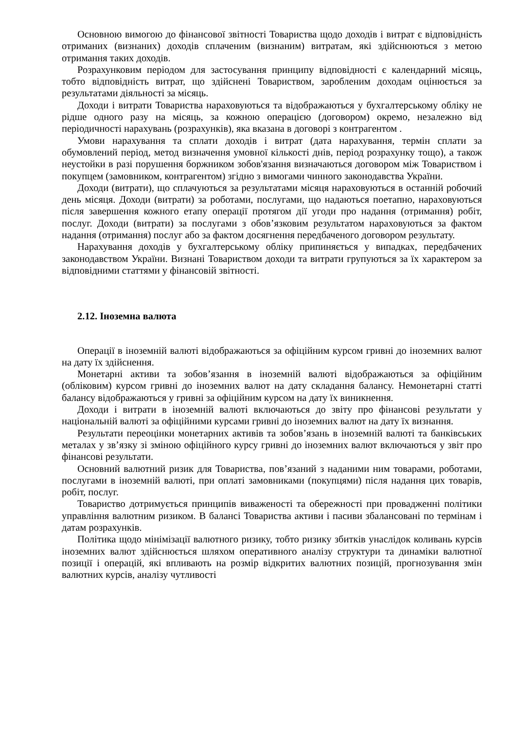Основною вимогою до фінансової звітності Товариства щодо доходів і витрат є відповідність отриманих (визнаних) доходів сплаченим (визнаним) витратам, які здійснюються з метою отримання таких доходів.
Розрахунковим періодом для застосування принципу відповідності є календарний місяць, тобто відповідність витрат, що здійснені Товариством, заробленим доходам оцінюється за результатами діяльності за місяць.
Доходи і витрати Товариства нараховуються та відображаються у бухгалтерському обліку не рідше одного разу на місяць, за кожною операцією (договором) окремо, незалежно від періодичності нарахувань (розрахунків), яка вказана в договорі з контрагентом .
Умови нарахування та сплати доходів і витрат (дата нарахування, термін сплати за обумовлений період, метод визначення умовної кількості днів, період розрахунку тощо), а також неустойки в разі порушення боржником зобов'язання визначаються договором між Товариством і покупцем (замовником, контрагентом) згідно з вимогами чинного законодавства України.
Доходи (витрати), що сплачуються за результатами місяця нараховуються в останній робочий день місяця. Доходи (витрати) за роботами, послугами, що надаються поетапно, нараховуються після завершення кожного етапу операції протягом дії угоди про надання (отримання) робіт, послуг. Доходи (витрати) за послугами з обов’язковим результатом нараховуються за фактом надання (отримання) послуг або за фактом досягнення передбаченого договором результату.
Нарахування доходів у бухгалтерському обліку припиняється у випадках, передбачених законодавством України. Визнані Товариством доходи та витрати групуються за їх характером за відповідними статтями у фінансовій звітності.
2.12. Іноземна валюта
Операції в іноземній валюті відображаються за офіційним курсом гривні до іноземних валют на дату їх здійснення.
Монетарні активи та зобов’язання в іноземній валюті відображаються за офіційним (обліковим) курсом гривні до іноземних валют на дату складання балансу. Немонетарні статті балансу відображаються у гривні за офіційним курсом на дату їх виникнення.
Доходи і витрати в іноземній валюті включаються до звіту про фінансові результати у національній валюті за офіційними курсами гривні до іноземних валют на дату їх визнання.
Результати переоцінки монетарних активів та зобов’язань в іноземній валюті та банківських металах у зв’язку зі зміною офіційного курсу гривні до іноземних валют включаються у звіт про фінансові результати.
Основний валютний ризик для Товариства, пов’язаний з наданими ним товарами, роботами, послугами в іноземній валюті, при оплаті замовниками (покупцями) після надання цих товарів, робіт, послуг.
Товариство дотримується принципів виваженості та обережності при провадженні політики управління валютним ризиком. В балансі Товариства активи і пасиви збалансовані по термінам і датам розрахунків.
Політика щодо мінімізації валютного ризику, тобто ризику збитків унаслідок коливань курсів іноземних валют здійснюється шляхом оперативного аналізу структури та динаміки валютної позиції і операцій, які впливають на розмір відкритих валютних позицій, прогнозування змін валютних курсів, аналізу чутливості